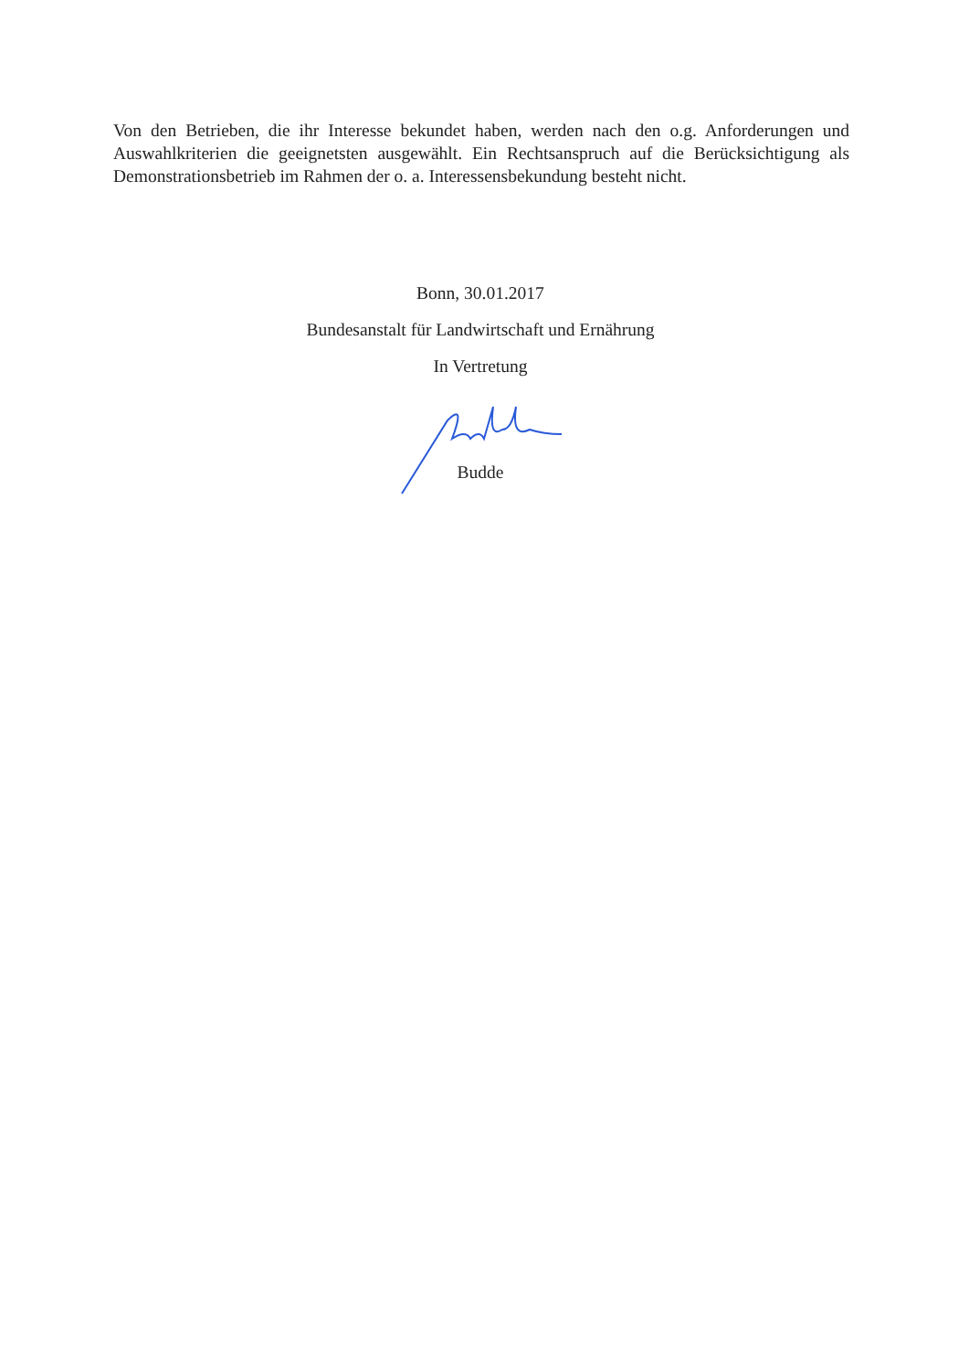Von den Betrieben, die ihr Interesse bekundet haben, werden nach den o.g. Anforderungen und Auswahlkriterien die geeignetsten ausgewählt. Ein Rechtsanspruch auf die Berücksichtigung als Demonstrationsbetrieb im Rahmen der o. a. Interessensbekundung besteht nicht.
Bonn, 30.01.2017
Bundesanstalt für Landwirtschaft und Ernährung
In Vertretung
Budde